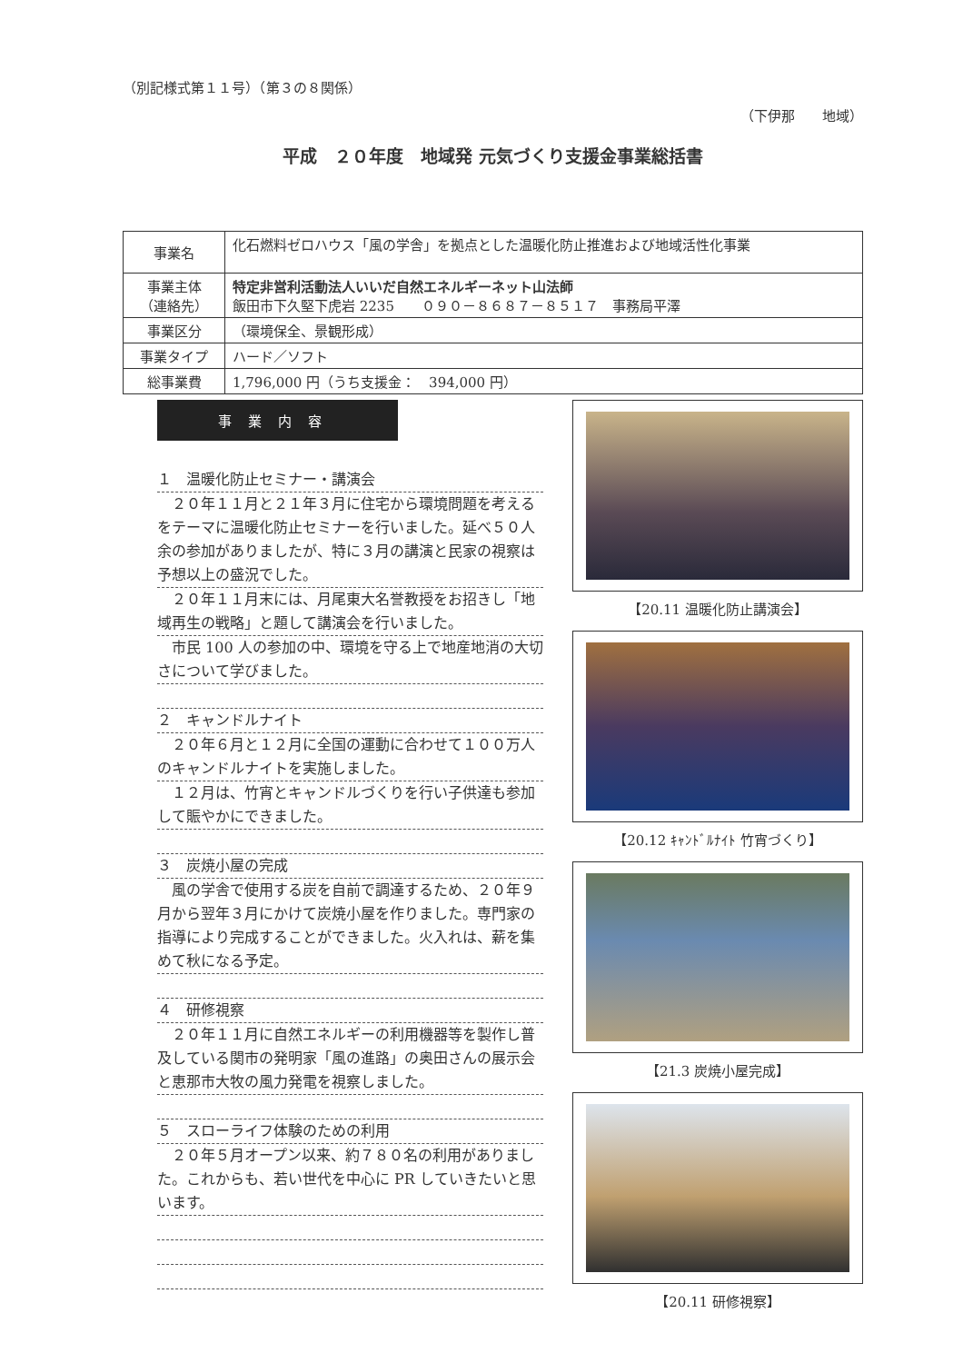（別記様式第１１号）（第３の８関係）
（下伊那　　地域）
平成　２０年度　地域発 元気づくり支援金事業総括書
| 事業名 | 化石燃料ゼロハウス「風の学舎」を拠点とした温暖化防止推進および地域活性化事業 |
| 事業主体 （連絡先） | 特定非営利活動法人いいだ自然エネルギーネット山法師 飯田市下久堅下虎岩 2235 ０９０－８６８７－８５１７ 事務局平澤 |
| 事業区分 | （環境保全、景観形成） |
| 事業タイプ | ハード／ソフト |
| 総事業費 | 1,796,000 円（うち支援金： 394,000 円） |
事業内容
１　温暖化防止セミナー・講演会
　２０年１１月と２１年３月に住宅から環境問題を考えるをテーマに温暖化防止セミナーを行いました。延べ５０人余の参加がありましたが、特に３月の講演と民家の視察は予想以上の盛況でした。
　２０年１１月末には、月尾東大名誉教授をお招きし「地域再生の戦略」と題して講演会を行いました。
　市民 100 人の参加の中、環境を守る上で地産地消の大切さについて学びました。
２　キャンドルナイト
　２０年６月と１２月に全国の運動に合わせて１００万人のキャンドルナイトを実施しました。
　１２月は、竹宵とキャンドルづくりを行い子供達も参加して賑やかにできました。
３　炭焼小屋の完成
　風の学舎で使用する炭を自前で調達するため、２０年９月から翌年３月にかけて炭焼小屋を作りました。専門家の指導により完成することができました。火入れは、薪を集めて秋になる予定。
４　研修視察
　２０年１１月に自然エネルギーの利用機器等を製作し普及している関市の発明家「風の進路」の奥田さんの展示会と恵那市大牧の風力発電を視察しました。
５　スローライフ体験のための利用
　２０年５月オープン以来、約７８０名の利用がありました。これからも、若い世代を中心に PR していきたいと思います。
【20.11 温暖化防止講演会】
【20.12 ｷｬﾝﾄﾞﾙﾅｲﾄ 竹宵づくり】
【21.3 炭焼小屋完成】
【20.11 研修視察】